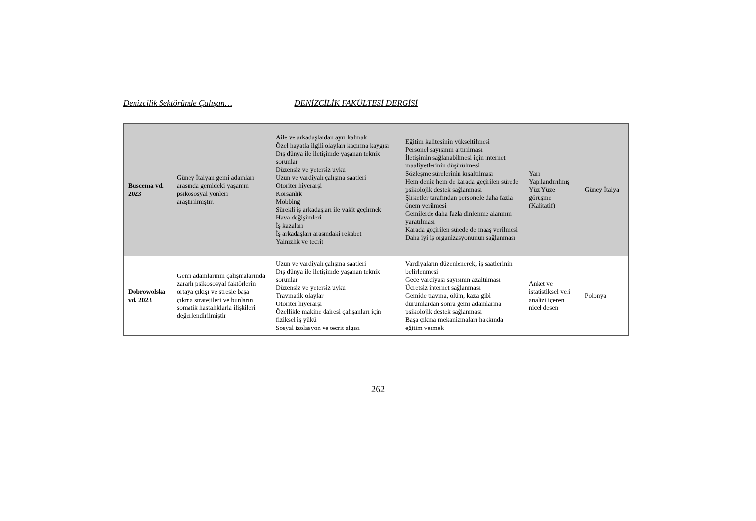Denizcilik Sektöründe Çalışan… DENİZCİLİK FAKÜLTESİ DERGİSİ
| Buscema vd. 2023 | Güney İtalyan gemi adamları arasında gemideki yaşamın psikososyal yönleri araştırılmıştır. | Aile ve arkadaşlardan ayrı kalmak Özel hayatla ilgili olayları kaçırma kaygısı Dış dünya ile iletişimde yaşanan teknik sorunlar Düzensiz ve yetersiz uyku Uzun ve vardiyalı çalışma saatleri Otoriter hiyerarşi Korsanlık Mobbing Sürekli iş arkadaşları ile vakit geçirmek Hava değişimleri İş kazaları İş arkadaşları arasındaki rekabet Yalnızlık ve tecrit | Eğitim kalitesinin yükseltilmesi Personel sayısının artırılması İletişimin sağlanabilmesi için internet maaliyetlerinin düşürülmesi Sözleşme sürelerinin kısaltılması Hem deniz hem de karada geçirilen sürede psikolojik destek sağlanması Şirketler tarafından personele daha fazla önem verilmesi Gemilerde daha fazla dinlenme alanının yaratılması Karada geçirilen sürede de maaş verilmesi Daha iyi iş organizasyonunun sağlanması | Yarı Yapılandırılmış Yüz Yüze görüşme (Kalitatif) | Güney İtalya |
| Dobrowolska vd. 2023 | Gemi adamlarının çalışmalarında zararlı psikososyal faktörlerin ortaya çıkışı ve stresle başa çıkma stratejileri ve bunların somatik hastalıklarla ilişkileri değerlendirilmiştir | Uzun ve vardiyalı çalışma saatleri Dış dünya ile iletişimde yaşanan teknik sorunlar Düzensiz ve yetersiz uyku Travmatik olaylar Otoriter hiyerarşi Özellikle makine dairesi çalışanları için fiziksel iş yükü Sosyal izolasyon ve tecrit algısı | Vardiyaların düzenlenerek, iş saatlerinin belirlenmesi Gece vardiyası sayısının azaltılması Ücretsiz internet sağlanması Gemide travma, ölüm, kaza gibi durumlardan sonra gemi adamlarına psikolojik destek sağlanması Başa çıkma mekanizmaları hakkında eğitim vermek | Anket ve istatistiksel veri analizi içeren nicel desen | Polonya |
262